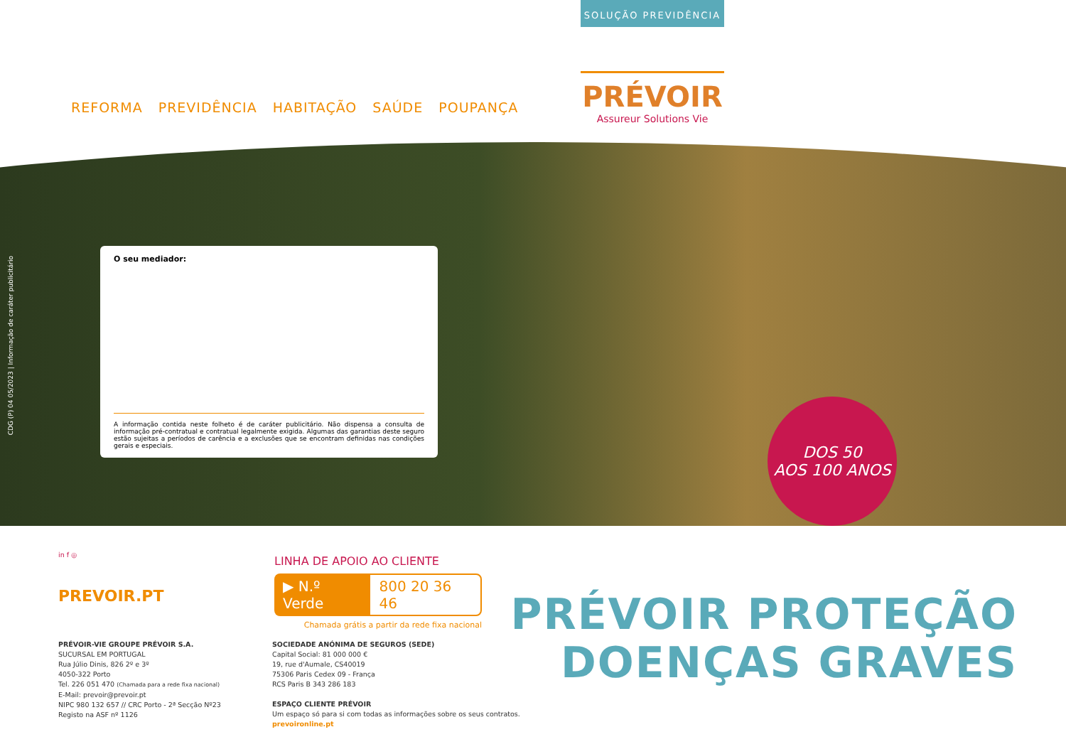SOLUÇÃO PREVIDÊNCIA
REFORMA PREVIDÊNCIA HABITAÇÃO SAÚDE POUPANÇA
PRÉVOIR
Assureur Solutions Vie
CDG (P) 04 05/2023 | Informação de caráter publicitário
O seu mediador:
A informação contida neste folheto é de caráter publicitário. Não dispensa a consulta de informação pré-contratual e contratual legalmente exigida. Algumas das garantias deste seguro estão sujeitas a períodos de carência e a exclusões que se encontram definidas nas condições gerais e especiais.
DOS 50
AOS 100 ANOS
in f ◎
PREVOIR.PT
LINHA DE APOIO AO CLIENTE
▶ N.º Verde 800 20 36 46
Chamada grátis a partir da rede fixa nacional
PRÉVOIR-VIE GROUPE PRÉVOIR S.A.
SUCURSAL EM PORTUGAL
Rua Júlio Dinis, 826 2º e 3º
4050-322 Porto
Tel. 226 051 470 (Chamada para a rede fixa nacional)
E-Mail: prevoir@prevoir.pt
NIPC 980 132 657 // CRC Porto - 2ª Secção Nº23
Registo na ASF nº 1126
SOCIEDADE ANÓNIMA DE SEGUROS (SEDE)
Capital Social: 81 000 000 €
19, rue d'Aumale, CS40019
75306 Paris Cedex 09 - França
RCS Paris B 343 286 183
ESPAÇO CLIENTE PRÉVOIR
Um espaço só para si com todas as informações sobre os seus contratos.
prevoironline.pt
PRÉVOIR PROTEÇÃO
DOENÇAS GRAVES